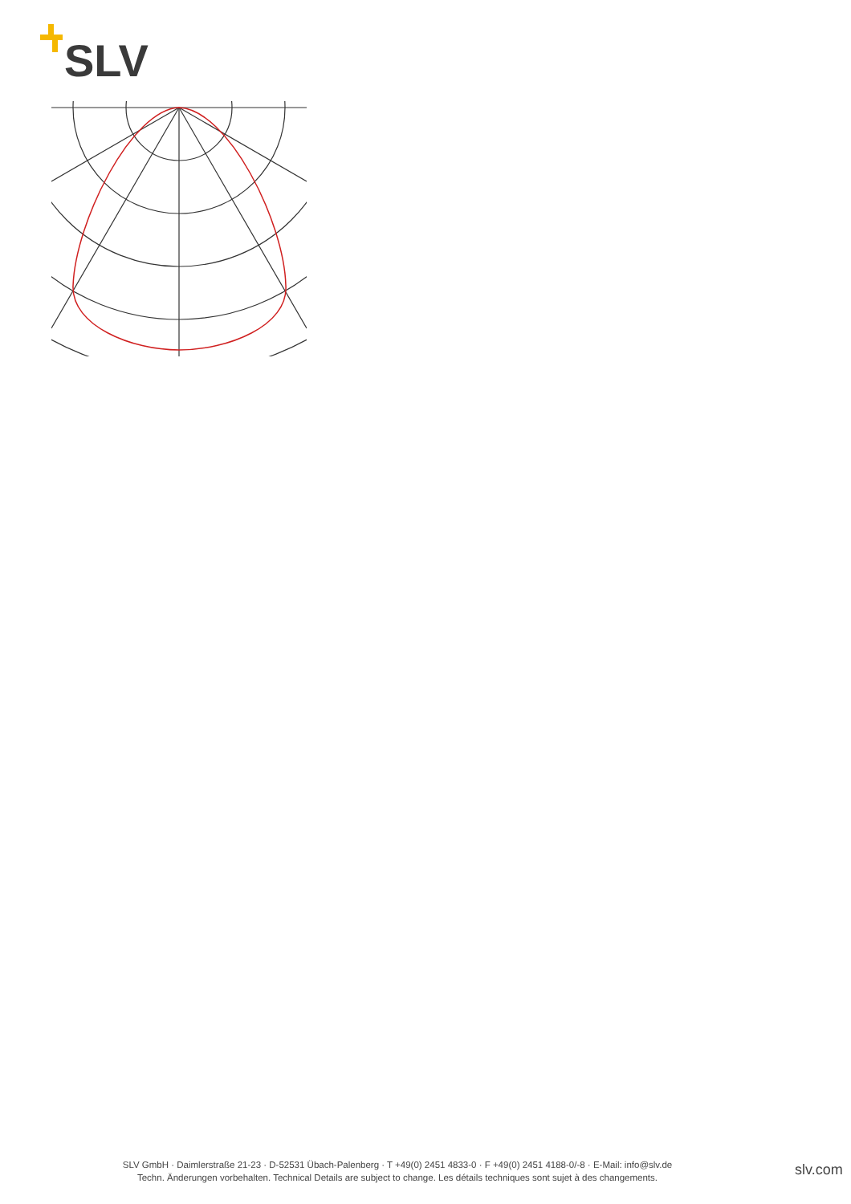SLV
SLV GmbH · Daimlerstraße 21-23 · D-52531 Übach-Palenberg · T +49(0) 2451 4833-0 · F +49(0) 2451 4188-0/-8 · E-Mail: info@slv.de
Techn. Änderungen vorbehalten. Technical Details are subject to change. Les détails techniques sont sujet à des changements.
slv.com